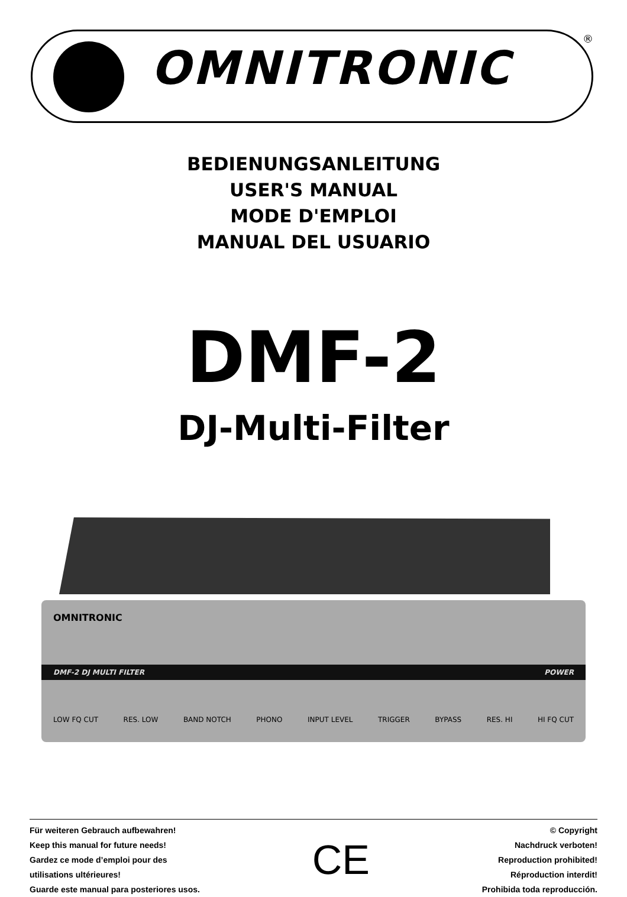OMNITRONIC
®
BEDIENUNGSANLEITUNG
USER'S MANUAL
MODE D'EMPLOI
MANUAL DEL USUARIO
DMF-2
DJ-Multi-Filter
OMNITRONIC
DMF-2 DJ MULTI FILTER POWER
LOW FQ CUT RES. LOW BAND NOTCH PHONO INPUT LEVEL TRIGGER BYPASS RES. HI HI FQ CUT
Für weiteren Gebrauch aufbewahren!
Keep this manual for future needs!
Gardez ce mode d’emploi pour des
utilisations ultérieures!
Guarde este manual para posteriores usos.
CE
© Copyright
Nachdruck verboten!
Reproduction prohibited!
Réproduction interdit!
Prohibida toda reproducción.